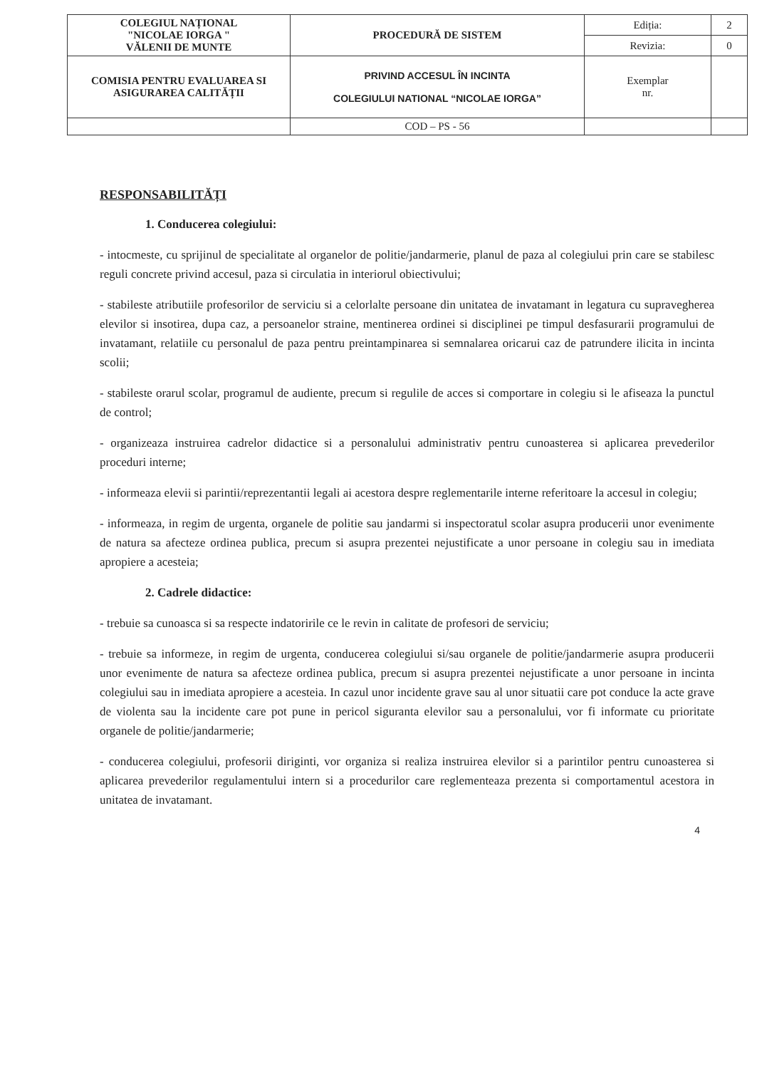| COLEGIUL NAȚIONAL "NICOLAE IORGA " VĂLENII DE MUNTE | PROCEDURĂ DE SISTEM | Ediția: | 2 |
| | | Revizia: | 0 |
| COMISIA PENTRU EVALUAREA SI ASIGURAREA CALITĂȚII | PRIVIND ACCESUL ÎN INCINTA COLEGIULUI NATIONAL “NICOLAE IORGA” | Exemplar nr. | |
| | COD – PS - 56 | | |
RESPONSABILITĂȚI
1. Conducerea colegiului:
- intocmeste, cu sprijinul de specialitate al organelor de politie/jandarmerie, planul de paza al colegiului prin care se stabilesc reguli concrete privind accesul, paza si circulatia in interiorul obiectivului;
- stabileste atributiile profesorilor de serviciu si a celorlalte persoane din unitatea de invatamant in legatura cu supravegherea elevilor si insotirea, dupa caz, a persoanelor straine, mentinerea ordinei si disciplinei pe timpul desfasurarii programului de invatamant, relatiile cu personalul de paza pentru preintampinarea si semnalarea oricarui caz de patrundere ilicita in incinta scolii;
- stabileste orarul scolar, programul de audiente, precum si regulile de acces si comportare in colegiu si le afiseaza la punctul de control;
- organizeaza instruirea cadrelor didactice si a personalului administrativ pentru cunoasterea si aplicarea prevederilor proceduri interne;
- informeaza elevii si parintii/reprezentantii legali ai acestora despre reglementarile interne referitoare la accesul in colegiu;
- informeaza, in regim de urgenta, organele de politie sau jandarmi si inspectoratul scolar asupra producerii unor evenimente de natura sa afecteze ordinea publica, precum si asupra prezentei nejustificate a unor persoane in colegiu sau in imediata apropiere a acesteia;
2. Cadrele didactice:
- trebuie sa cunoasca si sa respecte indatoririle ce le revin in calitate de profesori de serviciu;
- trebuie sa informeze, in regim de urgenta, conducerea colegiului si/sau organele de politie/jandarmerie asupra producerii unor evenimente de natura sa afecteze ordinea publica, precum si asupra prezentei nejustificate a unor persoane in incinta colegiului sau in imediata apropiere a acesteia. In cazul unor incidente grave sau al unor situatii care pot conduce la acte grave de violenta sau la incidente care pot pune in pericol siguranta elevilor sau a personalului, vor fi informate cu prioritate organele de politie/jandarmerie;
- conducerea colegiului, profesorii diriginti, vor organiza si realiza instruirea elevilor si a parintilor pentru cunoasterea si aplicarea prevederilor regulamentului intern si a procedurilor care reglementeaza prezenta si comportamentul acestora in unitatea de invatamant.
4